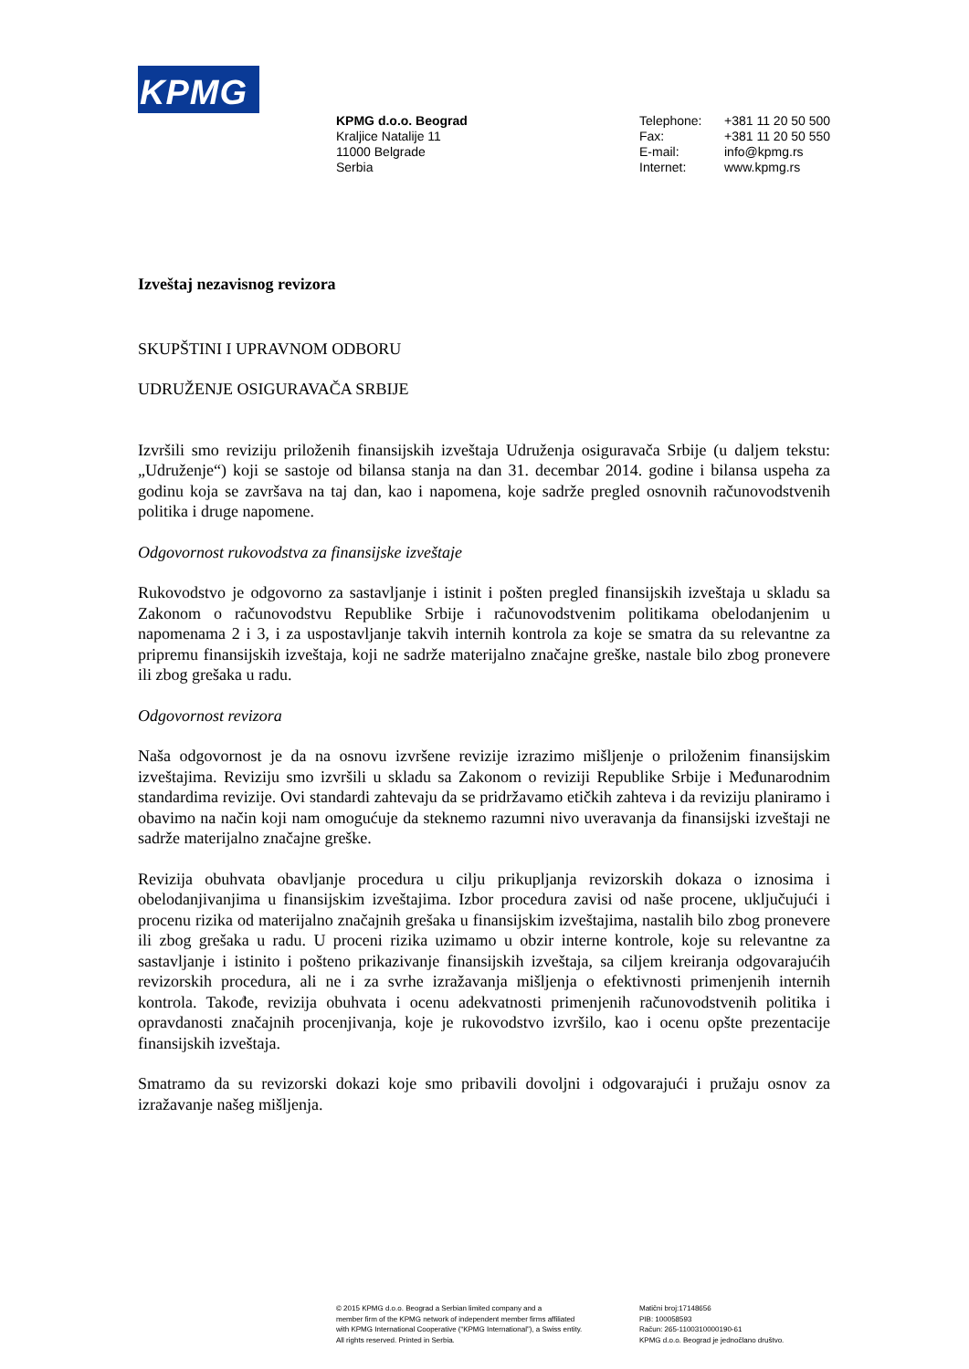KPMG
KPMG d.o.o. Beograd
Kraljice Natalije 11
11000 Belgrade
Serbia
Telephone:
Fax:
E-mail:
Internet:
+381 11 20 50 500
+381 11 20 50 550
info@kpmg.rs
www.kpmg.rs
Izveštaj nezavisnog revizora
SKUPŠTINI I UPRAVNOM ODBORU
UDRUŽENJE OSIGURAVAČA SRBIJE
Izvršili smo reviziju priloženih finansijskih izveštaja Udruženja osiguravača Srbije (u daljem tekstu: „Udruženje“) koji se sastoje od bilansa stanja na dan 31. decembar 2014. godine i bilansa uspeha za godinu koja se završava na taj dan, kao i napomena, koje sadrže pregled osnovnih računovodstvenih politika i druge napomene.
Odgovornost rukovodstva za finansijske izveštaje
Rukovodstvo je odgovorno za sastavljanje i istinit i pošten pregled finansijskih izveštaja u skladu sa Zakonom o računovodstvu Republike Srbije i računovodstvenim politikama obelodanjenim u napomenama 2 i 3, i za uspostavljanje takvih internih kontrola za koje se smatra da su relevantne za pripremu finansijskih izveštaja, koji ne sadrže materijalno značajne greške, nastale bilo zbog pronevere ili zbog grešaka u radu.
Odgovornost revizora
Naša odgovornost je da na osnovu izvršene revizije izrazimo mišljenje o priloženim finansijskim izveštajima. Reviziju smo izvršili u skladu sa Zakonom o reviziji Republike Srbije i Međunarodnim standardima revizije. Ovi standardi zahtevaju da se pridržavamo etičkih zahteva i da reviziju planiramo i obavimo na način koji nam omogućuje da steknemo razumni nivo uveravanja da finansijski izveštaji ne sadrže materijalno značajne greške.
Revizija obuhvata obavljanje procedura u cilju prikupljanja revizorskih dokaza o iznosima i obelodanjivanjima u finansijskim izveštajima. Izbor procedura zavisi od naše procene, uključujući i procenu rizika od materijalno značajnih grešaka u finansijskim izveštajima, nastalih bilo zbog pronevere ili zbog grešaka u radu. U proceni rizika uzimamo u obzir interne kontrole, koje su relevantne za sastavljanje i istinito i pošteno prikazivanje finansijskih izveštaja, sa ciljem kreiranja odgovarajućih revizorskih procedura, ali ne i za svrhe izražavanja mišljenja o efektivnosti primenjenih internih kontrola. Takođe, revizija obuhvata i ocenu adekvatnosti primenjenih računovodstvenih politika i opravdanosti značajnih procenjivanja, koje je rukovodstvo izvršilo, kao i ocenu opšte prezentacije finansijskih izveštaja.
Smatramo da su revizorski dokazi koje smo pribavili dovoljni i odgovarajući i pružaju osnov za izražavanje našeg mišljenja.
© 2015 KPMG d.o.o. Beograd a Serbian limited company and a
member firm of the KPMG network of independent member firms affiliated
with KPMG International Cooperative (“KPMG International”), a Swiss entity.
All rights reserved. Printed in Serbia.
Matični broj:17148656
PIB: 100058593
Račun: 265-1100310000190-61
KPMG d.o.o. Beograd je jednočlano društvo.